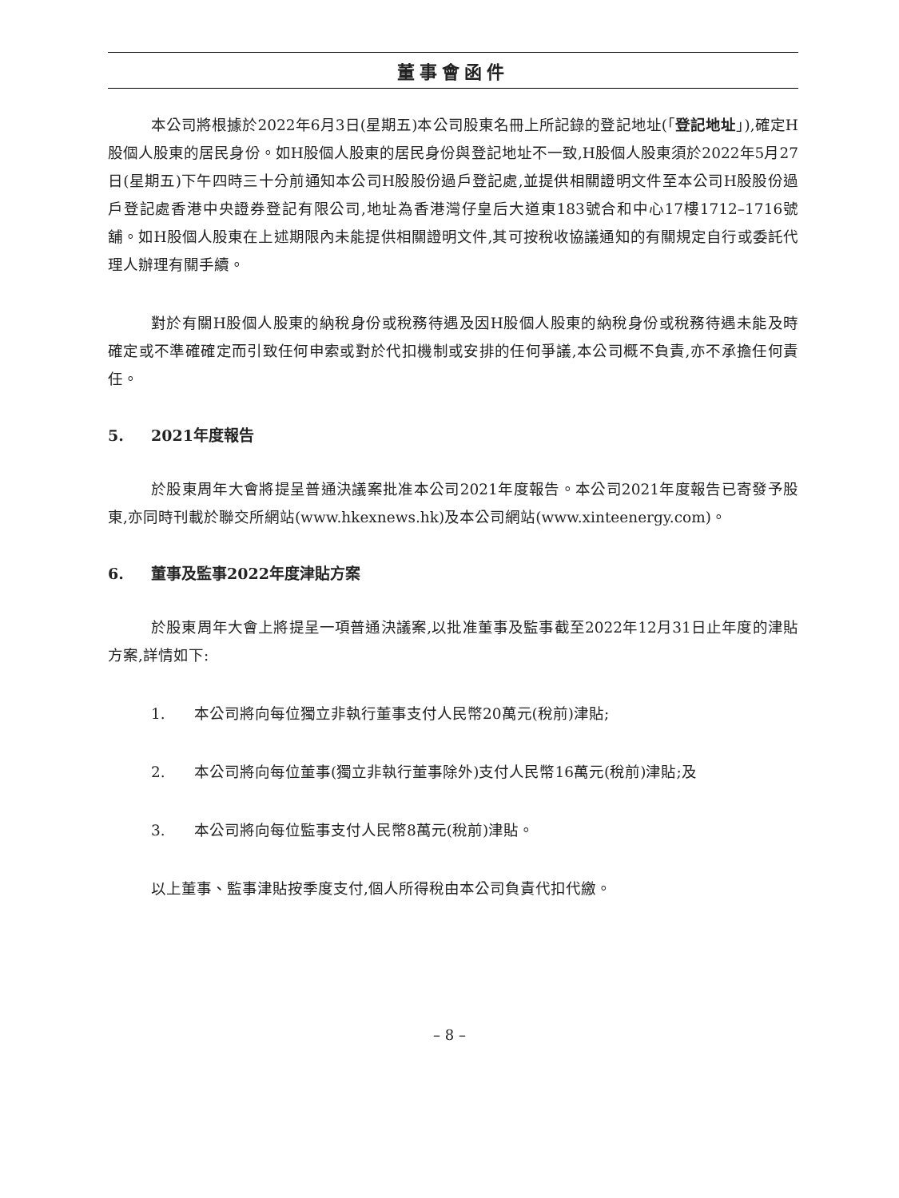董事會函件
本公司將根據於2022年6月3日(星期五)本公司股東名冊上所記錄的登記地址(「登記地址」),確定H股個人股東的居民身份。如H股個人股東的居民身份與登記地址不一致,H股個人股東須於2022年5月27日(星期五)下午四時三十分前通知本公司H股股份過戶登記處,並提供相關證明文件至本公司H股股份過戶登記處香港中央證券登記有限公司,地址為香港灣仔皇后大道東183號合和中心17樓1712–1716號舖。如H股個人股東在上述期限內未能提供相關證明文件,其可按稅收協議通知的有關規定自行或委託代理人辦理有關手續。
對於有關H股個人股東的納稅身份或稅務待遇及因H股個人股東的納稅身份或稅務待遇未能及時確定或不準確確定而引致任何申索或對於代扣機制或安排的任何爭議,本公司概不負責,亦不承擔任何責任。
5. 2021年度報告
於股東周年大會將提呈普通決議案批准本公司2021年度報告。本公司2021年度報告已寄發予股東,亦同時刊載於聯交所網站(www.hkexnews.hk)及本公司網站(www.xinteenergy.com)。
6. 董事及監事2022年度津貼方案
於股東周年大會上將提呈一項普通決議案,以批准董事及監事截至2022年12月31日止年度的津貼方案,詳情如下:
1. 本公司將向每位獨立非執行董事支付人民幣20萬元(稅前)津貼;
2. 本公司將向每位董事(獨立非執行董事除外)支付人民幣16萬元(稅前)津貼;及
3. 本公司將向每位監事支付人民幣8萬元(稅前)津貼。
以上董事、監事津貼按季度支付,個人所得稅由本公司負責代扣代繳。
– 8 –